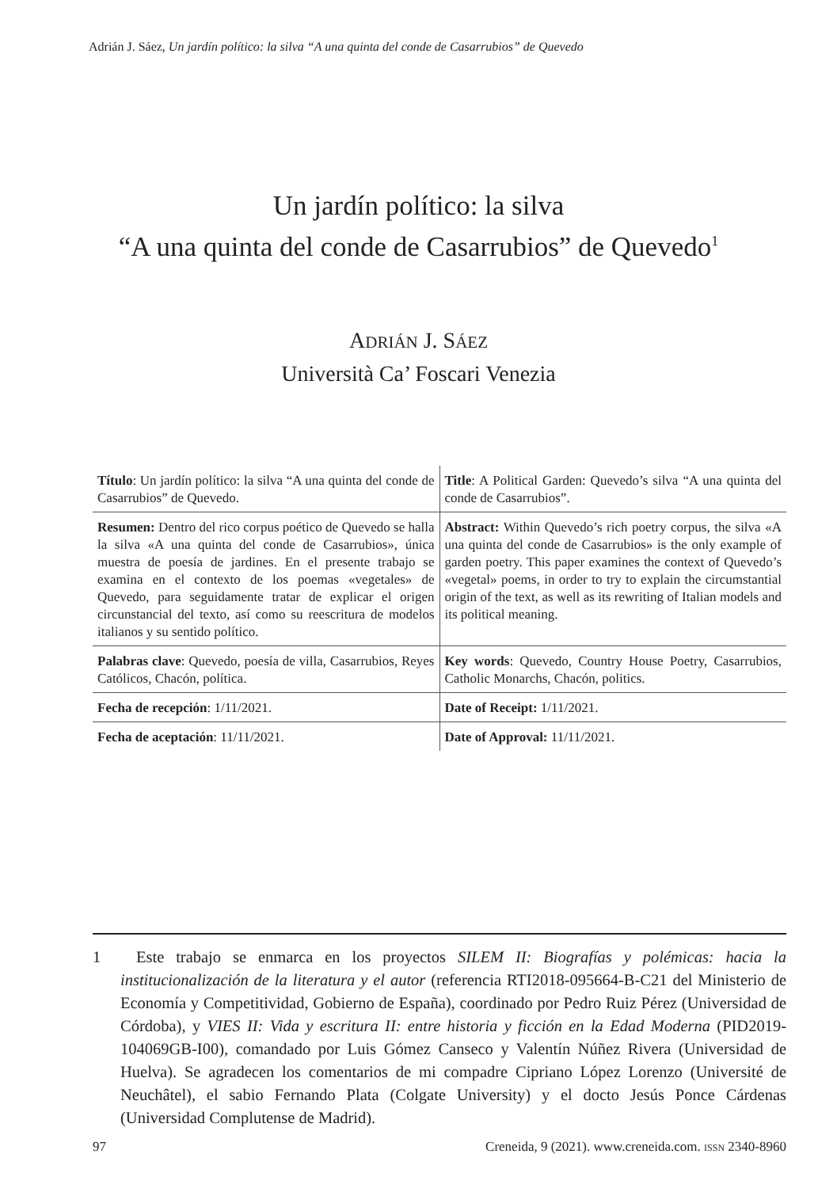Adrián J. Sáez, Un jardín político: la silva “A una quinta del conde de Casarrubios” de Quevedo
Un jardín político: la silva
“A una quinta del conde de Casarrubios” de Quevedo<sup>1</sup>
ADRIÁN J. SÁEZ
Università Ca’ Foscari Venezia
| Título : Un jardín político: la silva “A una quinta del conde de Casarrubios” de Quevedo. | Title : A Political Garden: Quevedo’s silva “A una quinta del conde de Casarrubios”. |
| Resumen: Dentro del rico corpus poético de Quevedo se halla la silva «A una quinta del conde de Casarrubios», única muestra de poesía de jardines. En el presente trabajo se examina en el contexto de los poemas «vegetales» de Quevedo, para seguidamente tratar de explicar el origen circunstancial del texto, así como su reescritura de modelos italianos y su sentido político. | Abstract: Within Quevedo’s rich poetry corpus, the silva «A una quinta del conde de Casarrubios» is the only example of garden poetry. This paper examines the context of Quevedo’s «vegetal» poems, in order to try to explain the circumstantial origin of the text, as well as its rewriting of Italian models and its political meaning. |
| Palabras clave : Quevedo, poesía de villa, Casarrubios, Reyes Católicos, Chacón, política. | Key words : Quevedo, Country House Poetry, Casarrubios, Catholic Monarchs, Chacón, politics. |
| Fecha de recepción : 1/11/2021. | Date of Receipt: 1/11/2021. |
| Fecha de aceptación : 11/11/2021. | Date of Approval: 11/11/2021. |
1 Este trabajo se enmarca en los proyectos SILEM II: Biografías y polémicas: hacia la institucionalización de la literatura y el autor (referencia RTI2018-095664-B-C21 del Ministerio de Economía y Competitividad, Gobierno de España), coordinado por Pedro Ruiz Pérez (Universidad de Córdoba), y VIES II: Vida y escritura II: entre historia y ficción en la Edad Moderna (PID2019-104069GB-I00), comandado por Luis Gómez Canseco y Valentín Núñez Rivera (Universidad de Huelva). Se agradecen los comentarios de mi compadre Cipriano López Lorenzo (Université de Neuchâtel), el sabio Fernando Plata (Colgate University) y el docto Jesús Ponce Cárdenas (Universidad Complutense de Madrid).
97 Creneida, 9 (2021). www.creneida.com. ISSN 2340-8960